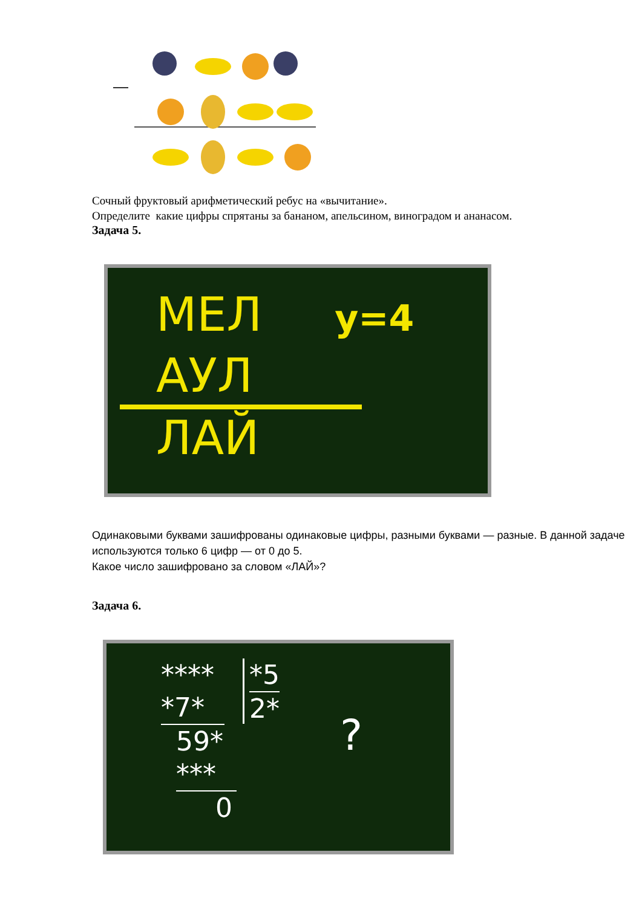Сочный фруктовый арифметический ребус на «вычитание».
Определите какие цифры спрятаны за бананом, апельсином, виноградом и ананасом.
Задача 5.
МЕЛ у=4
АУЛ
ЛАЙ
Одинаковыми буквами зашифрованы одинаковые цифры, разными буквами — разные. В данной задаче используются только 6 цифр — от 0 до 5.
Какое число зашифровано за словом «ЛАЙ»?
Задача 6.
****
*7*
59*
***
0
*5
2*
?